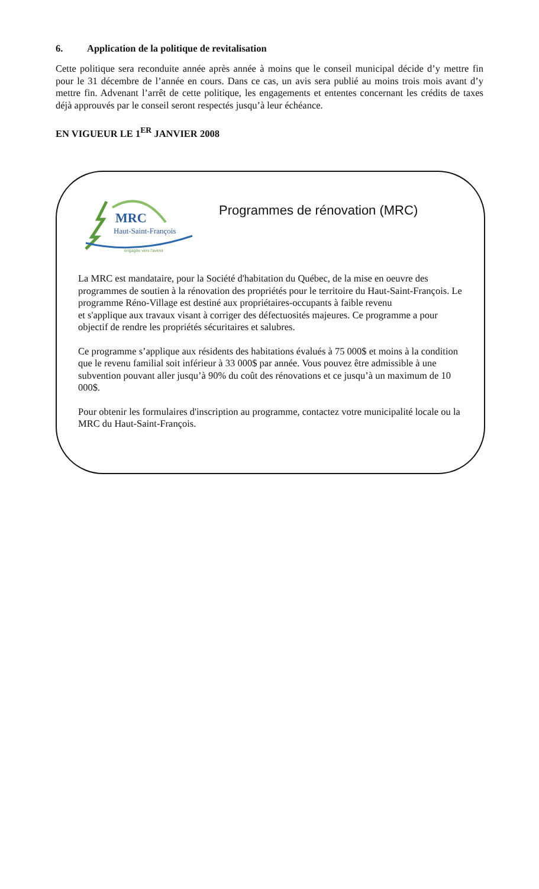6. Application de la politique de revitalisation
Cette politique sera reconduite année après année à moins que le conseil municipal décide d’y mettre fin pour le 31 décembre de l’année en cours. Dans ce cas, un avis sera publié au moins trois mois avant d’y mettre fin. Advenant l’arrêt de cette politique, les engagements et ententes concernant les crédits de taxes déjà approuvés par le conseil seront respectés jusqu’à leur échéance.
EN VIGUEUR LE 1<sup>ER</sup> JANVIER 2008
MRC
Haut-Saint-François
engagée vers l'avenir
Programmes de rénovation (MRC)
La MRC est mandataire, pour la Société d'habitation du Québec, de la mise en oeuvre des programmes de soutien à la rénovation des propriétés pour le territoire du Haut-Saint-François. Le programme Réno-Village est destiné aux propriétaires-occupants à faible revenu
et s'applique aux travaux visant à corriger des défectuosités majeures. Ce programme a pour objectif de rendre les propriétés sécuritaires et salubres.
Ce programme s’applique aux résidents des habitations évalués à 75 000$ et moins à la condition que le revenu familial soit inférieur à 33 000$ par année. Vous pouvez être admissible à une subvention pouvant aller jusqu’à 90% du coût des rénovations et ce jusqu’à un maximum de 10 000$.
Pour obtenir les formulaires d'inscription au programme, contactez votre municipalité locale ou la MRC du Haut-Saint-François.